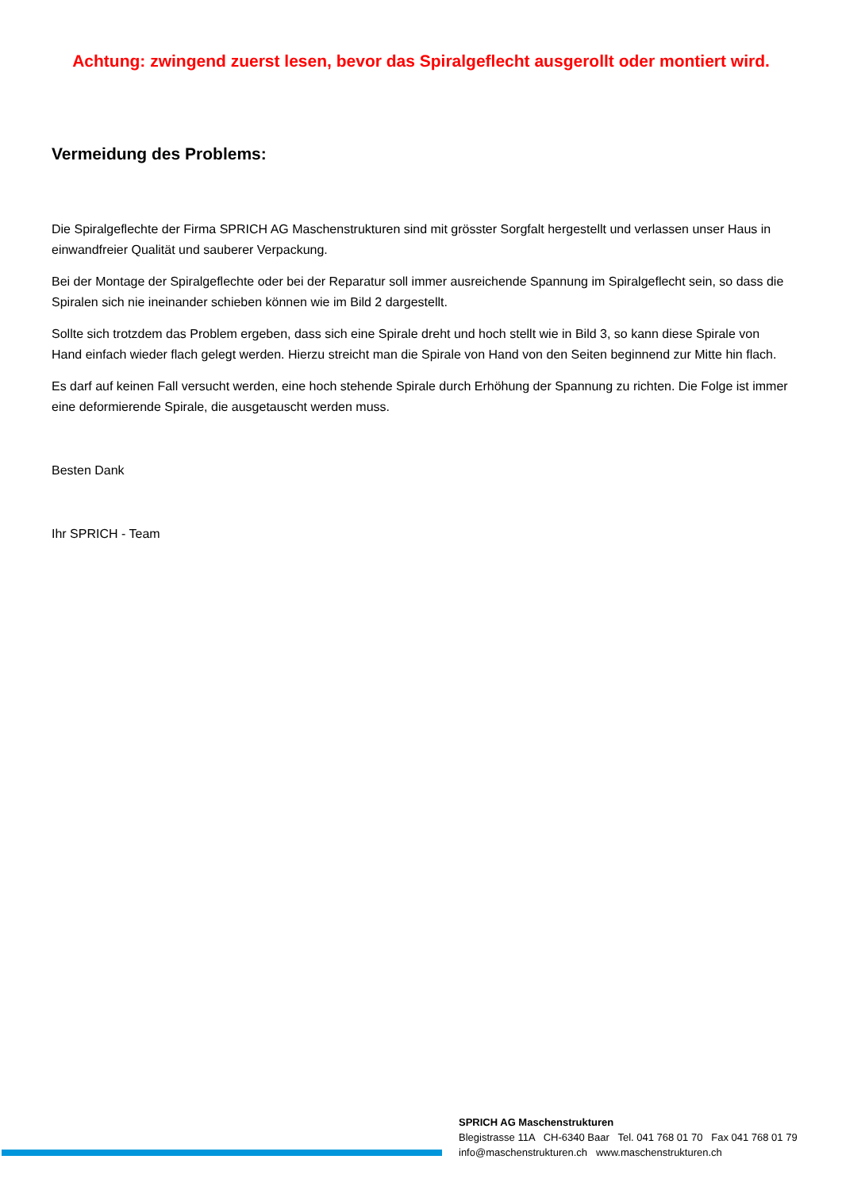Achtung: zwingend zuerst lesen, bevor das Spiralgeflecht ausgerollt oder montiert wird.
Vermeidung des Problems:
Die Spiralgeflechte der Firma SPRICH AG Maschenstrukturen sind mit grösster Sorgfalt hergestellt und verlassen unser Haus in einwandfreier Qualität und sauberer Verpackung.
Bei der Montage der Spiralgeflechte oder bei der Reparatur soll immer ausreichende Spannung im Spiralgeflecht sein, so dass die Spiralen sich nie ineinander schieben können wie im Bild 2 dargestellt.
Sollte sich trotzdem das Problem ergeben, dass sich eine Spirale dreht und hoch stellt wie in Bild 3, so kann diese Spirale von Hand einfach wieder flach gelegt werden. Hierzu streicht man die Spirale von Hand von den Seiten beginnend zur Mitte hin flach.
Es darf auf keinen Fall versucht werden, eine hoch stehende Spirale durch Erhöhung der Spannung zu richten. Die Folge ist immer eine deformierende Spirale, die ausgetauscht werden muss.
Besten Dank
Ihr SPRICH - Team
SPRICH AG Maschenstrukturen
Blegistrasse 11A CH-6340 Baar Tel. 041 768 01 70 Fax 041 768 01 79
info@maschenstrukturen.ch www.maschenstrukturen.ch